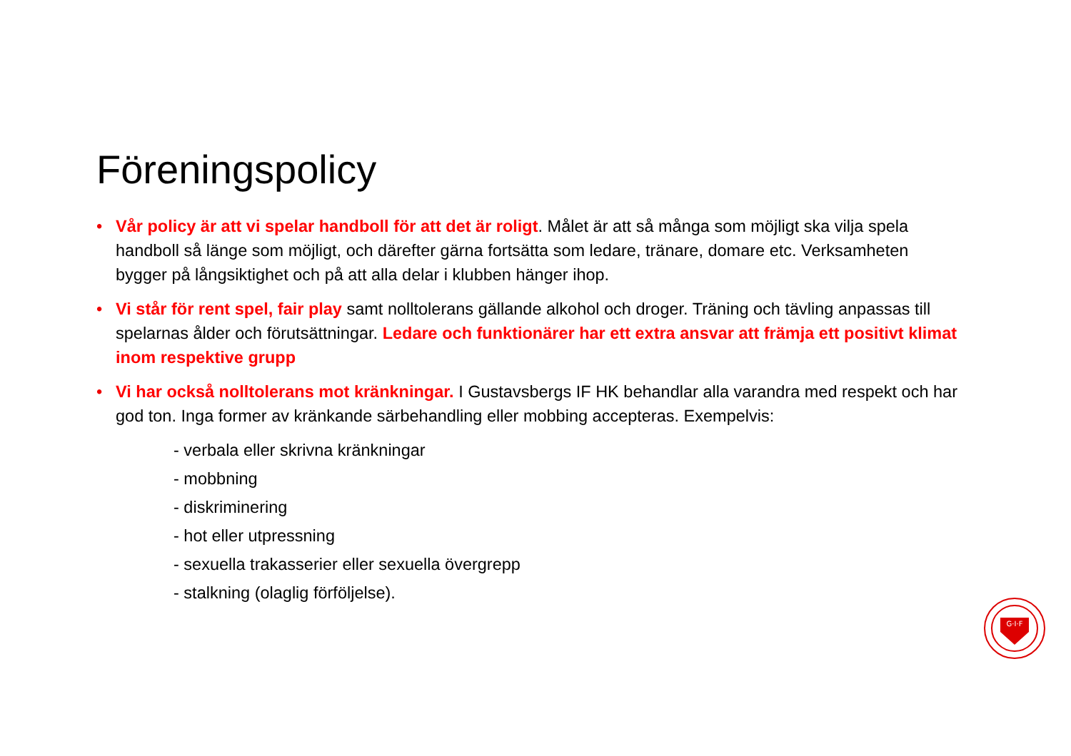Föreningspolicy
• Vår policy är att vi spelar handboll för att det är roligt. Målet är att så många som möjligt ska vilja spela handboll så länge som möjligt, och därefter gärna fortsätta som ledare, tränare, domare etc. Verksamheten bygger på långsiktighet och på att alla delar i klubben hänger ihop.
• Vi står för rent spel, fair play samt nolltolerans gällande alkohol och droger. Träning och tävling anpassas till spelarnas ålder och förutsättningar. Ledare och funktionärer har ett extra ansvar att främja ett positivt klimat inom respektive grupp
• Vi har också nolltolerans mot kränkningar. I Gustavsbergs IF HK behandlar alla varandra med respekt och har god ton. Inga former av kränkande särbehandling eller mobbing accepteras. Exempelvis:
- verbala eller skrivna kränkningar
- mobbning
- diskriminering
- hot eller utpressning
- sexuella trakasserier eller sexuella övergrepp
- stalkning (olaglig förföljelse).
G·I·F